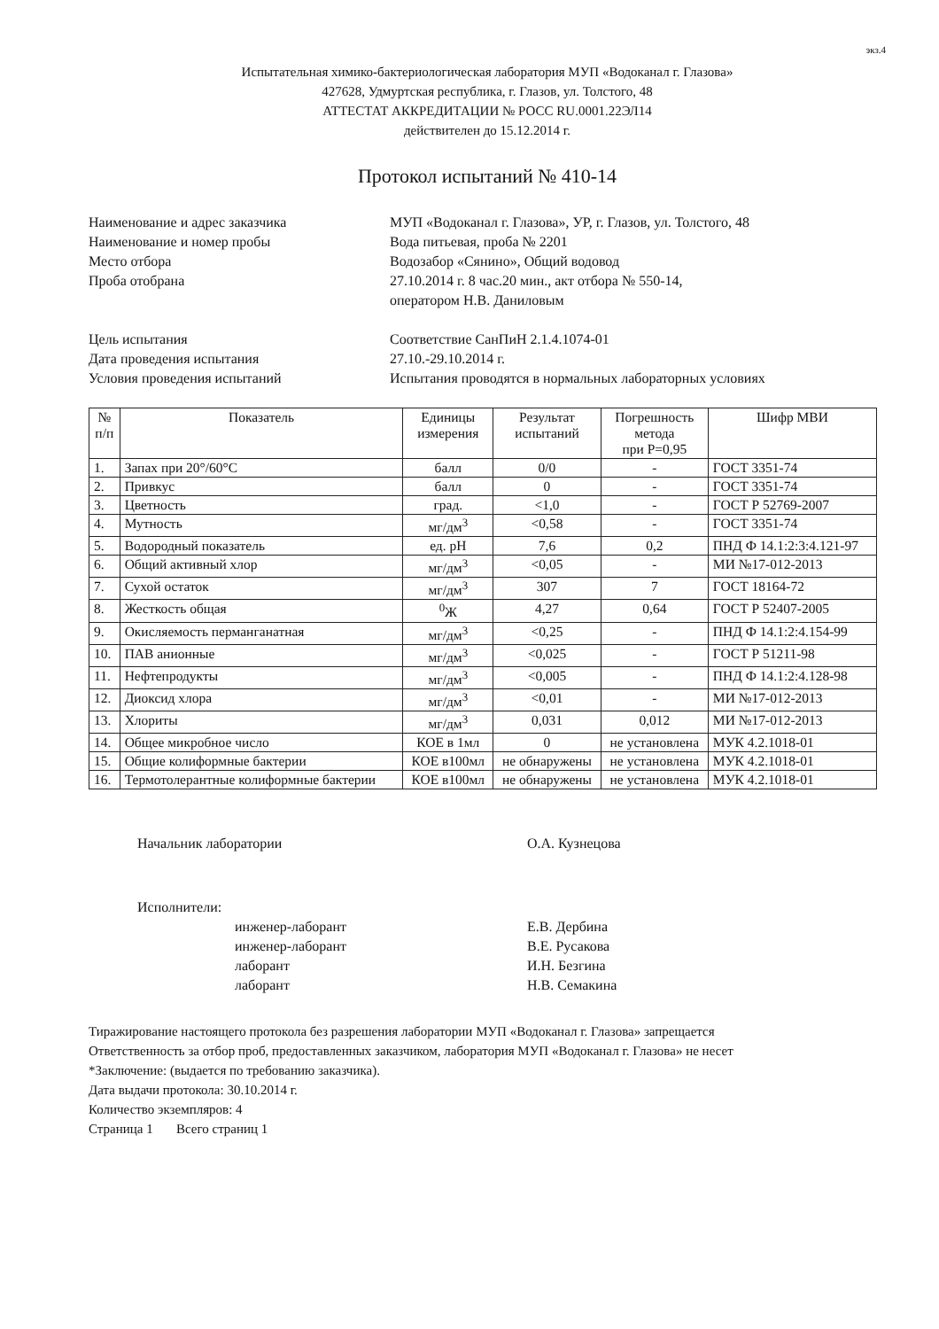экз.4
Испытательная химико-бактериологическая лаборатория МУП «Водоканал г. Глазова»
427628, Удмуртская республика, г. Глазов, ул. Толстого, 48
АТТЕСТАТ АККРЕДИТАЦИИ № РОСС RU.0001.22ЭЛ14
действителен до 15.12.2014 г.
Протокол испытаний № 410-14
Наименование и адрес заказчика
МУП «Водоканал г. Глазова», УР, г. Глазов, ул. Толстого, 48
Наименование и номер пробы
Вода питьевая, проба № 2201
Место отбора
Водозабор «Сянино», Общий водовод
Проба отобрана
27.10.2014 г. 8 час.20 мин., акт отбора № 550-14,
оператором Н.В. Даниловым
Цель испытания
Соответствие СанПиН 2.1.4.1074-01
Дата проведения испытания
27.10.-29.10.2014 г.
Условия проведения испытаний
Испытания проводятся в нормальных лабораторных условиях
| № п/п | Показатель | Единицы измерения | Результат испытаний | Погрешность метода при Р=0,95 | Шифр МВИ |
| --- | --- | --- | --- | --- | --- |
| 1. | Запах при 20°/60°С | балл | 0/0 | - | ГОСТ 3351-74 |
| 2. | Привкус | балл | 0 | - | ГОСТ 3351-74 |
| 3. | Цветность | град. | <1,0 | - | ГОСТ Р 52769-2007 |
| 4. | Мутность | мг/дм<sup>3</sup> | <0,58 | - | ГОСТ 3351-74 |
| 5. | Водородный показатель | ед. pH | 7,6 | 0,2 | ПНД Ф 14.1:2:3:4.121-97 |
| 6. | Общий активный хлор | мг/дм<sup>3</sup> | <0,05 | - | МИ №17-012-2013 |
| 7. | Сухой остаток | мг/дм<sup>3</sup> | 307 | 7 | ГОСТ 18164-72 |
| 8. | Жесткость общая | <sup>0</sup> Ж | 4,27 | 0,64 | ГОСТ Р 52407-2005 |
| 9. | Окисляемость перманганатная | мг/дм<sup>3</sup> | <0,25 | - | ПНД Ф 14.1:2:4.154-99 |
| 10. | ПАВ анионные | мг/дм<sup>3</sup> | <0,025 | - | ГОСТ Р 51211-98 |
| 11. | Нефтепродукты | мг/дм<sup>3</sup> | <0,005 | - | ПНД Ф 14.1:2:4.128-98 |
| 12. | Диоксид хлора | мг/дм<sup>3</sup> | <0,01 | - | МИ №17-012-2013 |
| 13. | Хлориты | мг/дм<sup>3</sup> | 0,031 | 0,012 | МИ №17-012-2013 |
| 14. | Общее микробное число | КОЕ в 1мл | 0 | не установлена | МУК 4.2.1018-01 |
| 15. | Общие колиформные бактерии | КОЕ в100мл | не обнаружены | не установлена | МУК 4.2.1018-01 |
| 16. | Термотолерантные колиформные бактерии | КОЕ в100мл | не обнаружены | не установлена | МУК 4.2.1018-01 |
Начальник лаборатории О.А. Кузнецова
Исполнители:
инженер-лаборант
инженер-лаборант
лаборант
лаборант
Е.В. Дербина
В.Е. Русакова
И.Н. Безгина
Н.В. Семакина
Тиражирование настоящего протокола без разрешения лаборатории МУП «Водоканал г. Глазова» запрещается
Ответственность за отбор проб, предоставленных заказчиком, лаборатория МУП «Водоканал г. Глазова» не несет
*Заключение: (выдается по требованию заказчика).
Дата выдачи протокола: 30.10.2014 г.
Количество экземпляров: 4
Страница 1 Всего страниц 1